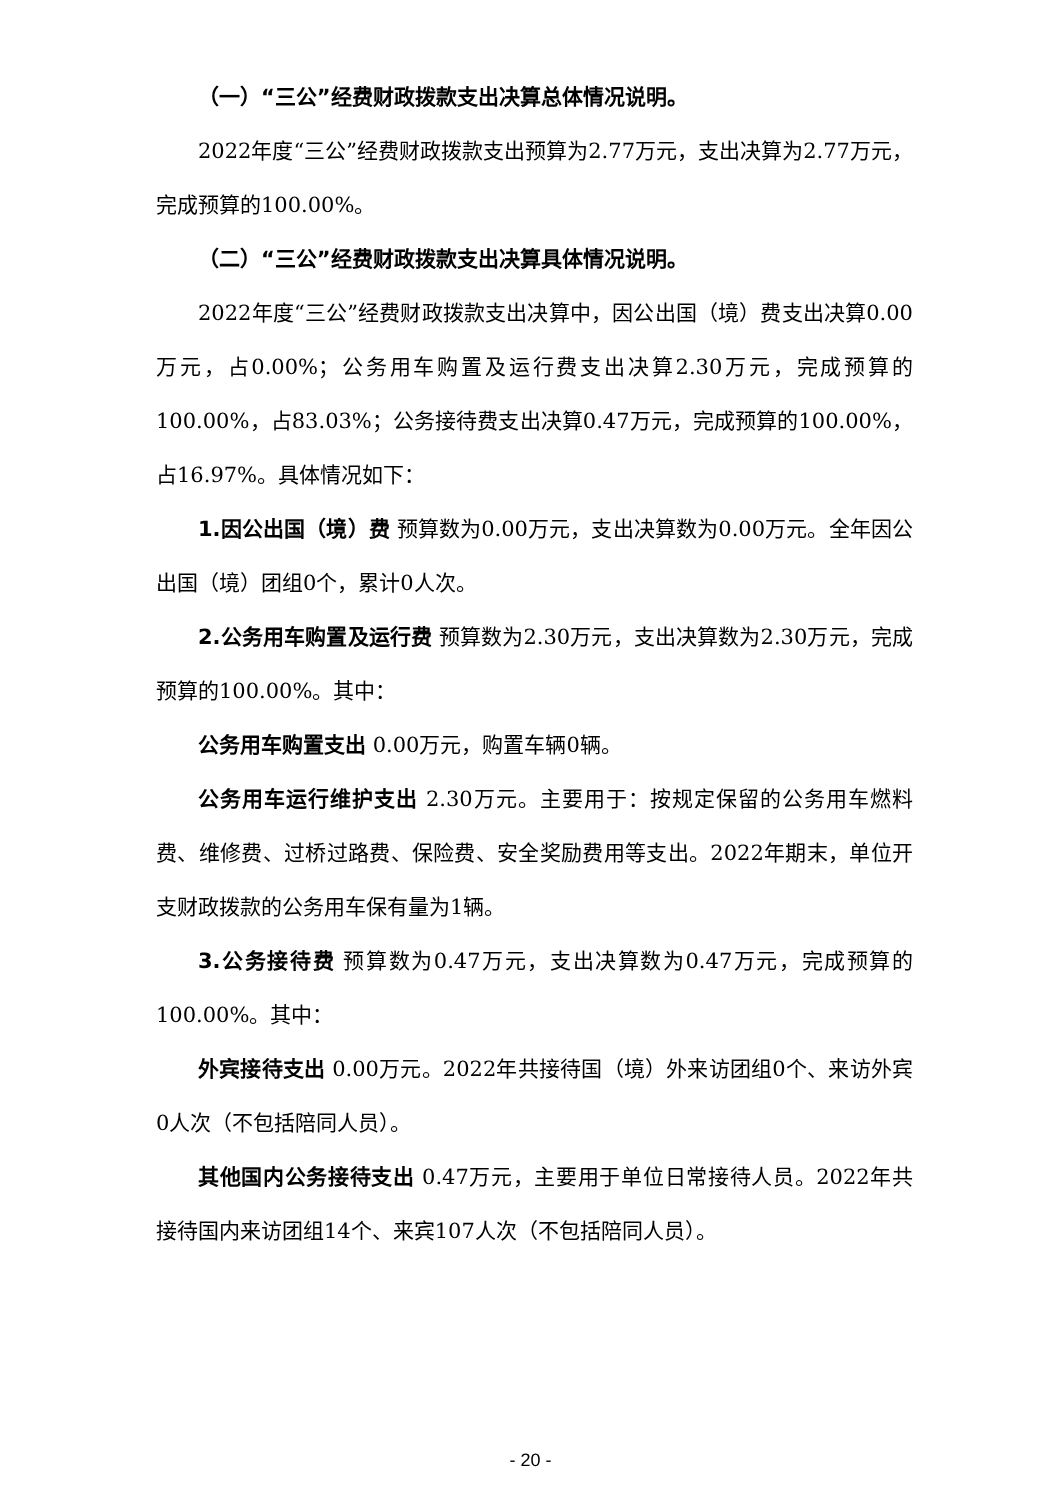（一）“三公”经费财政拨款支出决算总体情况说明。
2022年度“三公”经费财政拨款支出预算为2.77万元，支出决算为2.77万元，完成预算的100.00%。
（二）“三公”经费财政拨款支出决算具体情况说明。
2022年度“三公”经费财政拨款支出决算中，因公出国（境）费支出决算0.00万元，占0.00%；公务用车购置及运行费支出决算2.30万元，完成预算的100.00%，占83.03%；公务接待费支出决算0.47万元，完成预算的100.00%，占16.97%。具体情况如下：
1.因公出国（境）费 预算数为0.00万元，支出决算数为0.00万元。全年因公出国（境）团组0个，累计0人次。
2.公务用车购置及运行费 预算数为2.30万元，支出决算数为2.30万元，完成预算的100.00%。其中：
公务用车购置支出 0.00万元，购置车辆0辆。
公务用车运行维护支出 2.30万元。主要用于：按规定保留的公务用车燃料费、维修费、过桥过路费、保险费、安全奖励费用等支出。2022年期末，单位开支财政拨款的公务用车保有量为1辆。
3.公务接待费 预算数为0.47万元，支出决算数为0.47万元，完成预算的100.00%。其中：
外宾接待支出 0.00万元。2022年共接待国（境）外来访团组0个、来访外宾0人次（不包括陪同人员）。
其他国内公务接待支出 0.47万元，主要用于单位日常接待人员。2022年共接待国内来访团组14个、来宾107人次（不包括陪同人员）。
- 20 -